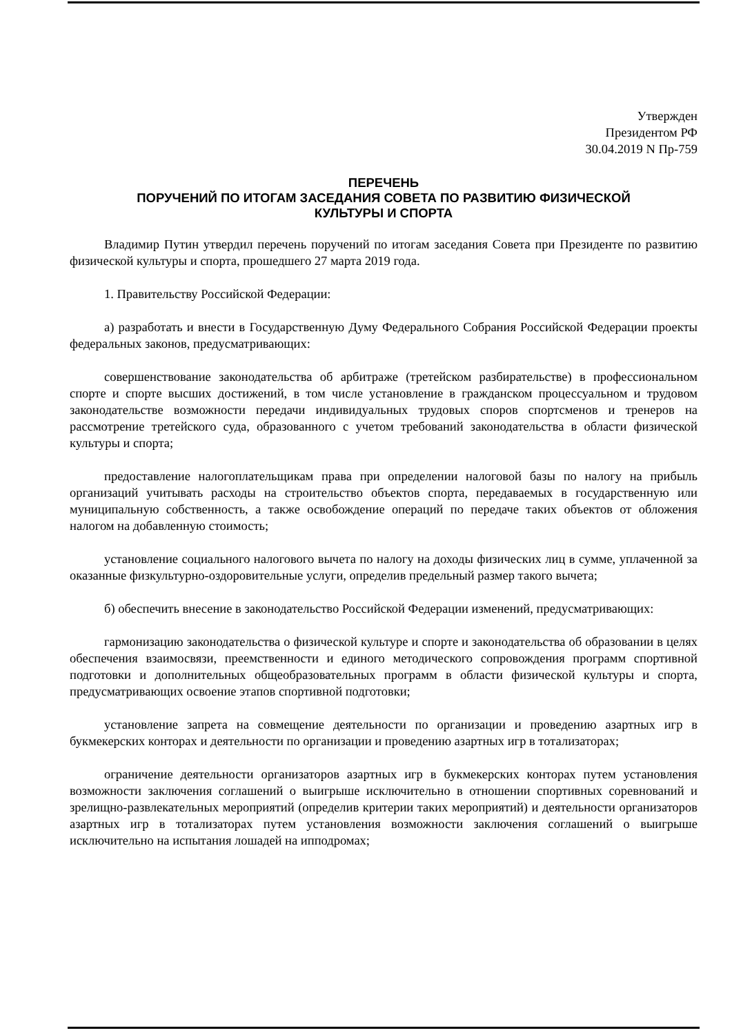Утвержден
Президентом РФ
30.04.2019 N Пр-759
ПЕРЕЧЕНЬ
ПОРУЧЕНИЙ ПО ИТОГАМ ЗАСЕДАНИЯ СОВЕТА ПО РАЗВИТИЮ ФИЗИЧЕСКОЙ
КУЛЬТУРЫ И СПОРТА
Владимир Путин утвердил перечень поручений по итогам заседания Совета при Президенте по развитию физической культуры и спорта, прошедшего 27 марта 2019 года.
1. Правительству Российской Федерации:
а) разработать и внести в Государственную Думу Федерального Собрания Российской Федерации проекты федеральных законов, предусматривающих:
совершенствование законодательства об арбитраже (третейском разбирательстве) в профессиональном спорте и спорте высших достижений, в том числе установление в гражданском процессуальном и трудовом законодательстве возможности передачи индивидуальных трудовых споров спортсменов и тренеров на рассмотрение третейского суда, образованного с учетом требований законодательства в области физической культуры и спорта;
предоставление налогоплательщикам права при определении налоговой базы по налогу на прибыль организаций учитывать расходы на строительство объектов спорта, передаваемых в государственную или муниципальную собственность, а также освобождение операций по передаче таких объектов от обложения налогом на добавленную стоимость;
установление социального налогового вычета по налогу на доходы физических лиц в сумме, уплаченной за оказанные физкультурно-оздоровительные услуги, определив предельный размер такого вычета;
б) обеспечить внесение в законодательство Российской Федерации изменений, предусматривающих:
гармонизацию законодательства о физической культуре и спорте и законодательства об образовании в целях обеспечения взаимосвязи, преемственности и единого методического сопровождения программ спортивной подготовки и дополнительных общеобразовательных программ в области физической культуры и спорта, предусматривающих освоение этапов спортивной подготовки;
установление запрета на совмещение деятельности по организации и проведению азартных игр в букмекерских конторах и деятельности по организации и проведению азартных игр в тотализаторах;
ограничение деятельности организаторов азартных игр в букмекерских конторах путем установления возможности заключения соглашений о выигрыше исключительно в отношении спортивных соревнований и зрелищно-развлекательных мероприятий (определив критерии таких мероприятий) и деятельности организаторов азартных игр в тотализаторах путем установления возможности заключения соглашений о выигрыше исключительно на испытания лошадей на ипподромах;